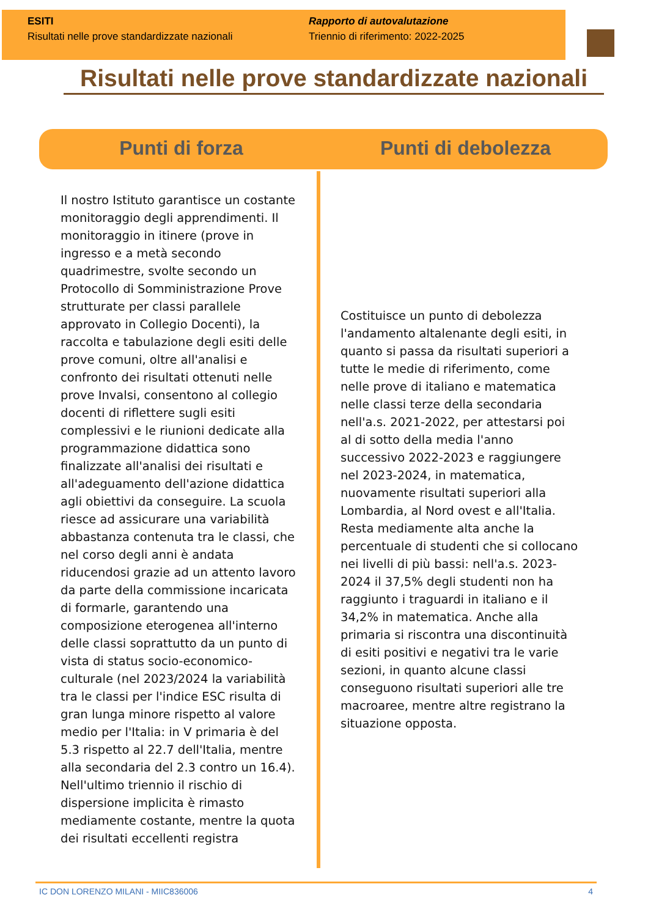ESITI
Risultati nelle prove standardizzate nazionali
Rapporto di autovalutazione
Triennio di riferimento: 2022-2025
Risultati nelle prove standardizzate nazionali
Punti di forza Punti di debolezza
Il nostro Istituto garantisce un costante monitoraggio degli apprendimenti. Il monitoraggio in itinere (prove in ingresso e a metà secondo quadrimestre, svolte secondo un Protocollo di Somministrazione Prove strutturate per classi parallele approvato in Collegio Docenti), la raccolta e tabulazione degli esiti delle prove comuni, oltre all'analisi e confronto dei risultati ottenuti nelle prove Invalsi, consentono al collegio docenti di riflettere sugli esiti complessivi e le riunioni dedicate alla programmazione didattica sono finalizzate all'analisi dei risultati e all'adeguamento dell'azione didattica agli obiettivi da conseguire. La scuola riesce ad assicurare una variabilità abbastanza contenuta tra le classi, che nel corso degli anni è andata riducendosi grazie ad un attento lavoro da parte della commissione incaricata di formarle, garantendo una composizione eterogenea all'interno delle classi soprattutto da un punto di vista di status socio-economico-culturale (nel 2023/2024 la variabilità tra le classi per l'indice ESC risulta di gran lunga minore rispetto al valore medio per l'Italia: in V primaria è del 5.3 rispetto al 22.7 dell'Italia, mentre alla secondaria del 2.3 contro un 16.4). Nell'ultimo triennio il rischio di dispersione implicita è rimasto mediamente costante, mentre la quota dei risultati eccellenti registra
Costituisce un punto di debolezza l'andamento altalenante degli esiti, in quanto si passa da risultati superiori a tutte le medie di riferimento, come nelle prove di italiano e matematica nelle classi terze della secondaria nell'a.s. 2021-2022, per attestarsi poi al di sotto della media l'anno successivo 2022-2023 e raggiungere nel 2023-2024, in matematica, nuovamente risultati superiori alla Lombardia, al Nord ovest e all'Italia. Resta mediamente alta anche la percentuale di studenti che si collocano nei livelli di più bassi: nell'a.s. 2023-2024 il 37,5% degli studenti non ha raggiunto i traguardi in italiano e il 34,2% in matematica. Anche alla primaria si riscontra una discontinuità di esiti positivi e negativi tra le varie sezioni, in quanto alcune classi conseguono risultati superiori alle tre macroaree, mentre altre registrano la situazione opposta.
IC DON LORENZO MILANI - MIIC836006 4